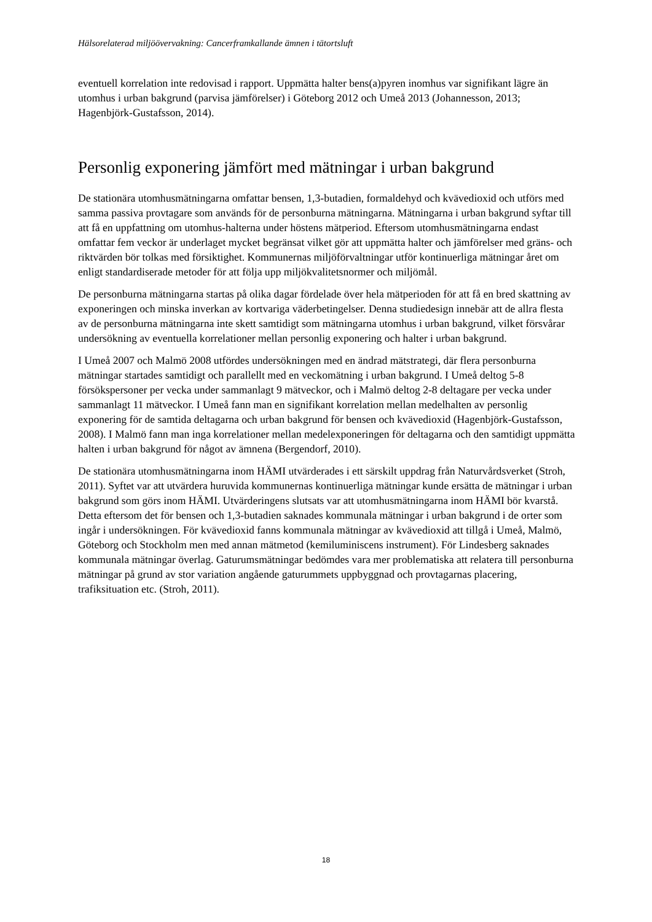Hälsorelaterad miljöövervakning: Cancerframkallande ämnen i tätortsluft
eventuell korrelation inte redovisad i rapport. Uppmätta halter bens(a)pyren inomhus var signifikant lägre än utomhus i urban bakgrund (parvisa jämförelser) i Göteborg 2012 och Umeå 2013 (Johannesson, 2013; Hagenbjörk-Gustafsson, 2014).
Personlig exponering jämfört med mätningar i urban bakgrund
De stationära utomhusmätningarna omfattar bensen, 1,3-butadien, formaldehyd och kvävedioxid och utförs med samma passiva provtagare som används för de personburna mätningarna. Mätningarna i urban bakgrund syftar till att få en uppfattning om utomhus-halterna under höstens mätperiod. Eftersom utomhusmätningarna endast omfattar fem veckor är underlaget mycket begränsat vilket gör att uppmätta halter och jämförelser med gräns- och riktvärden bör tolkas med försiktighet. Kommunernas miljöförvaltningar utför kontinuerliga mätningar året om enligt standardiserade metoder för att följa upp miljökvalitetsnormer och miljömål.
De personburna mätningarna startas på olika dagar fördelade över hela mätperioden för att få en bred skattning av exponeringen och minska inverkan av kortvariga väderbetingelser. Denna studiedesign innebär att de allra flesta av de personburna mätningarna inte skett samtidigt som mätningarna utomhus i urban bakgrund, vilket försvårar undersökning av eventuella korrelationer mellan personlig exponering och halter i urban bakgrund.
I Umeå 2007 och Malmö 2008 utfördes undersökningen med en ändrad mätstrategi, där flera personburna mätningar startades samtidigt och parallellt med en veckomätning i urban bakgrund. I Umeå deltog 5-8 försökspersoner per vecka under sammanlagt 9 mätveckor, och i Malmö deltog 2-8 deltagare per vecka under sammanlagt 11 mätveckor. I Umeå fann man en signifikant korrelation mellan medelhalten av personlig exponering för de samtida deltagarna och urban bakgrund för bensen och kvävedioxid (Hagenbjörk-Gustafsson, 2008). I Malmö fann man inga korrelationer mellan medelexponeringen för deltagarna och den samtidigt uppmätta halten i urban bakgrund för något av ämnena (Bergendorf, 2010).
De stationära utomhusmätningarna inom HÄMI utvärderades i ett särskilt uppdrag från Naturvårdsverket (Stroh, 2011). Syftet var att utvärdera huruvida kommunernas kontinuerliga mätningar kunde ersätta de mätningar i urban bakgrund som görs inom HÄMI. Utvärderingens slutsats var att utomhusmätningarna inom HÄMI bör kvarstå. Detta eftersom det för bensen och 1,3-butadien saknades kommunala mätningar i urban bakgrund i de orter som ingår i undersökningen. För kvävedioxid fanns kommunala mätningar av kvävedioxid att tillgå i Umeå, Malmö, Göteborg och Stockholm men med annan mätmetod (kemiluminiscens instrument). För Lindesberg saknades kommunala mätningar överlag. Gaturumsmätningar bedömdes vara mer problematiska att relatera till personburna mätningar på grund av stor variation angående gaturummets uppbyggnad och provtagarnas placering, trafiksituation etc. (Stroh, 2011).
18